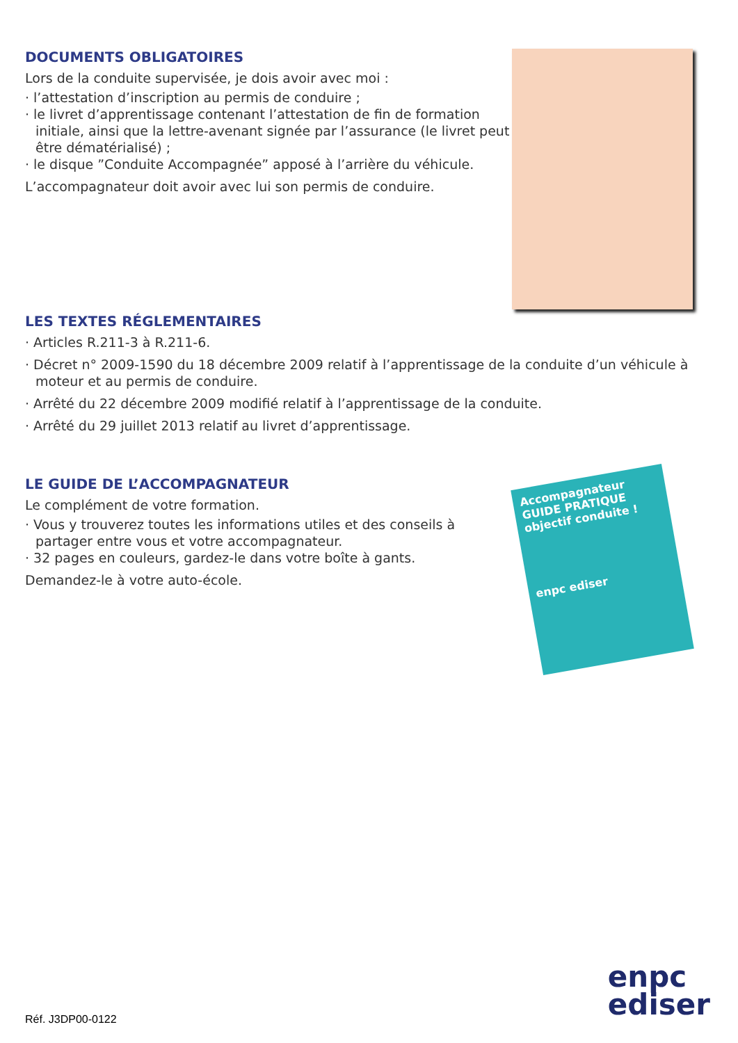DOCUMENTS OBLIGATOIRES
Lors de la conduite supervisée, je dois avoir avec moi :
· l’attestation d’inscription au permis de conduire ;
· le livret d’apprentissage contenant l’attestation de fin de formation initiale, ainsi que la lettre-avenant signée par l’assurance (le livret peut être dématérialisé) ;
· le disque ”Conduite Accompagnée” apposé à l’arrière du véhicule.
L’accompagnateur doit avoir avec lui son permis de conduire.
LES TEXTES RÉGLEMENTAIRES
· Articles R.211-3 à R.211-6.
· Décret n° 2009-1590 du 18 décembre 2009 relatif à l’apprentissage de la conduite d’un véhicule à moteur et au permis de conduire.
· Arrêté du 22 décembre 2009 modifié relatif à l’apprentissage de la conduite.
· Arrêté du 29 juillet 2013 relatif au livret d’apprentissage.
LE GUIDE DE L’ACCOMPAGNATEUR
Le complément de votre formation.
· Vous y trouverez toutes les informations utiles et des conseils à partager entre vous et votre accompagnateur.
· 32 pages en couleurs, gardez-le dans votre boîte à gants.
Demandez-le à votre auto-école.
Accompagnateur
GUIDE PRATIQUE
objectif conduite !
enpc ediser
enpc
ediser
Réf. J3DP00-0122